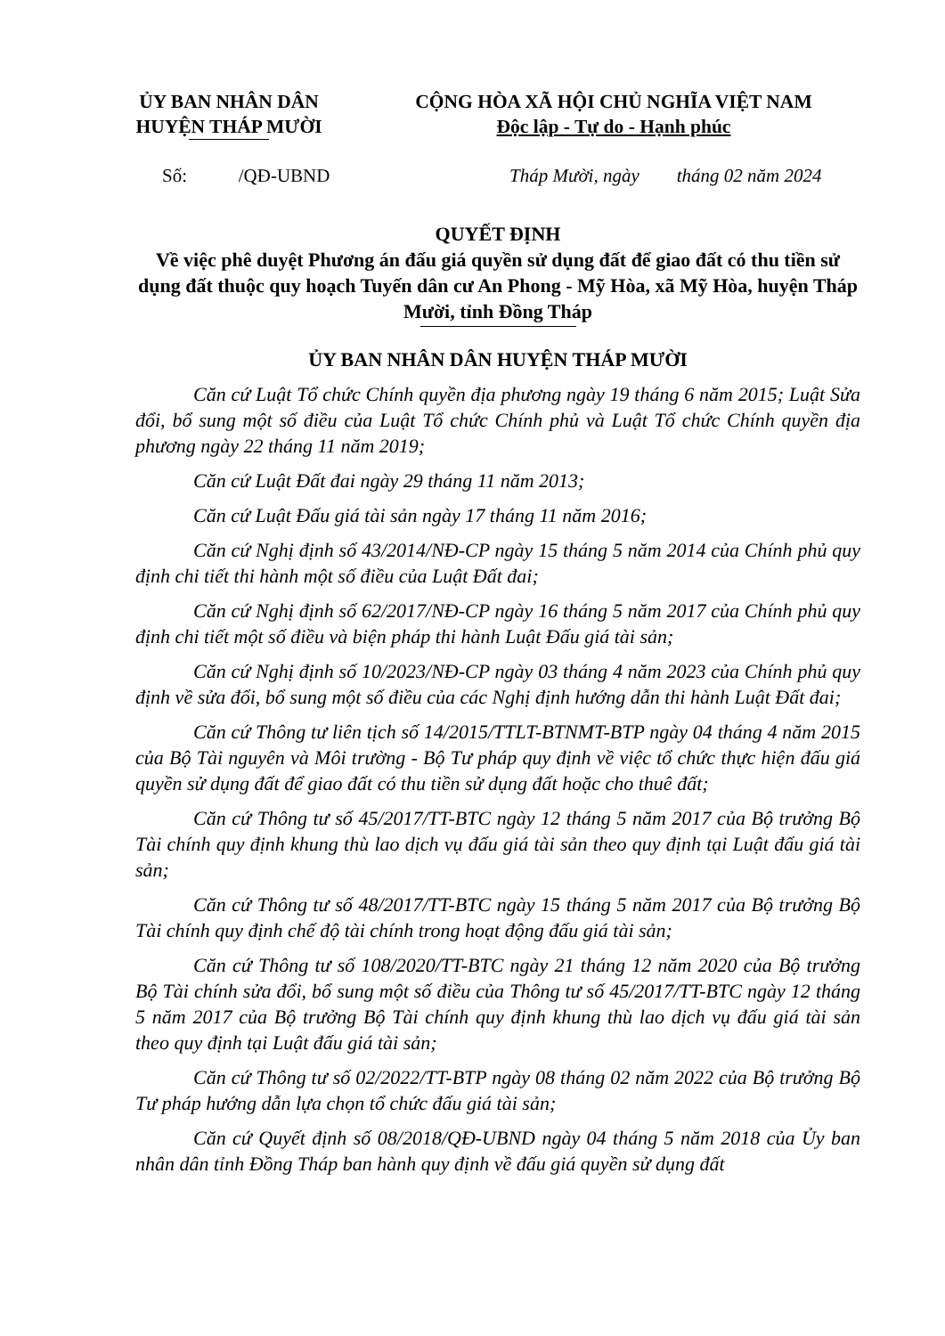ỦY BAN NHÂN DÂN
HUYỆN THÁP MƯỜI
CỘNG HÒA XÃ HỘI CHỦ NGHĨA VIỆT NAM
Độc lập - Tự do - Hạnh phúc
Số: /QĐ-UBND Tháp Mười, ngày tháng 02 năm 2024
QUYẾT ĐỊNH
Về việc phê duyệt Phương án đấu giá quyền sử dụng đất để giao đất có thu tiền sử dụng đất thuộc quy hoạch Tuyến dân cư An Phong - Mỹ Hòa, xã Mỹ Hòa, huyện Tháp Mười, tỉnh Đồng Tháp
ỦY BAN NHÂN DÂN HUYỆN THÁP MƯỜI
Căn cứ Luật Tổ chức Chính quyền địa phương ngày 19 tháng 6 năm 2015; Luật Sửa đổi, bổ sung một số điều của Luật Tổ chức Chính phủ và Luật Tổ chức Chính quyền địa phương ngày 22 tháng 11 năm 2019;
Căn cứ Luật Đất đai ngày 29 tháng 11 năm 2013;
Căn cứ Luật Đấu giá tài sản ngày 17 tháng 11 năm 2016;
Căn cứ Nghị định số 43/2014/NĐ-CP ngày 15 tháng 5 năm 2014 của Chính phủ quy định chi tiết thi hành một số điều của Luật Đất đai;
Căn cứ Nghị định số 62/2017/NĐ-CP ngày 16 tháng 5 năm 2017 của Chính phủ quy định chi tiết một số điều và biện pháp thi hành Luật Đấu giá tài sản;
Căn cứ Nghị định số 10/2023/NĐ-CP ngày 03 tháng 4 năm 2023 của Chính phủ quy định về sửa đổi, bổ sung một số điều của các Nghị định hướng dẫn thi hành Luật Đất đai;
Căn cứ Thông tư liên tịch số 14/2015/TTLT-BTNMT-BTP ngày 04 tháng 4 năm 2015 của Bộ Tài nguyên và Môi trường - Bộ Tư pháp quy định về việc tổ chức thực hiện đấu giá quyền sử dụng đất để giao đất có thu tiền sử dụng đất hoặc cho thuê đất;
Căn cứ Thông tư số 45/2017/TT-BTC ngày 12 tháng 5 năm 2017 của Bộ trưởng Bộ Tài chính quy định khung thù lao dịch vụ đấu giá tài sản theo quy định tại Luật đấu giá tài sản;
Căn cứ Thông tư số 48/2017/TT-BTC ngày 15 tháng 5 năm 2017 của Bộ trưởng Bộ Tài chính quy định chế độ tài chính trong hoạt động đấu giá tài sản;
Căn cứ Thông tư số 108/2020/TT-BTC ngày 21 tháng 12 năm 2020 của Bộ trưởng Bộ Tài chính sửa đổi, bổ sung một số điều của Thông tư số 45/2017/TT-BTC ngày 12 tháng 5 năm 2017 của Bộ trưởng Bộ Tài chính quy định khung thù lao dịch vụ đấu giá tài sản theo quy định tại Luật đấu giá tài sản;
Căn cứ Thông tư số 02/2022/TT-BTP ngày 08 tháng 02 năm 2022 của Bộ trưởng Bộ Tư pháp hướng dẫn lựa chọn tổ chức đấu giá tài sản;
Căn cứ Quyết định số 08/2018/QĐ-UBND ngày 04 tháng 5 năm 2018 của Ủy ban nhân dân tỉnh Đồng Tháp ban hành quy định về đấu giá quyền sử dụng đất